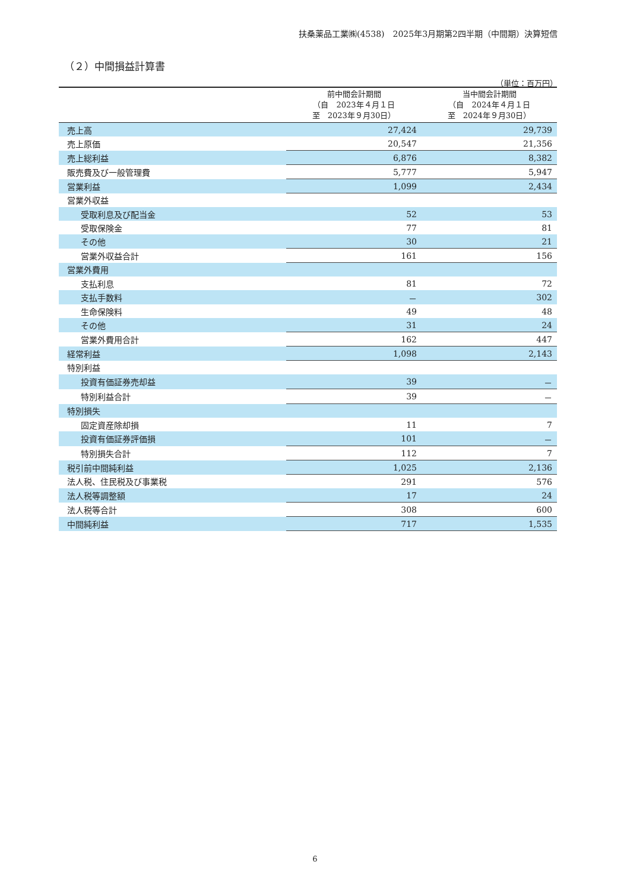扶桑薬品工業㈱(4538)　2025年3月期第2四半期（中間期）決算短信
（２）中間損益計算書
（単位：百万円）
| | 前中間会計期間 （自 2023年４月１日 至 2023年９月30日） | 当中間会計期間 （自 2024年４月１日 至 2024年９月30日） |
| --- | --- | --- |
| 売上高 | 27,424 | 29,739 |
| 売上原価 | 20,547 | 21,356 |
| 売上総利益 | 6,876 | 8,382 |
| 販売費及び一般管理費 | 5,777 | 5,947 |
| 営業利益 | 1,099 | 2,434 |
| 営業外収益 | | |
| 受取利息及び配当金 | 52 | 53 |
| 受取保険金 | 77 | 81 |
| その他 | 30 | 21 |
| 営業外収益合計 | 161 | 156 |
| 営業外費用 | | |
| 支払利息 | 81 | 72 |
| 支払手数料 | － | 302 |
| 生命保険料 | 49 | 48 |
| その他 | 31 | 24 |
| 営業外費用合計 | 162 | 447 |
| 経常利益 | 1,098 | 2,143 |
| 特別利益 | | |
| 投資有価証券売却益 | 39 | － |
| 特別利益合計 | 39 | － |
| 特別損失 | | |
| 固定資産除却損 | 11 | 7 |
| 投資有価証券評価損 | 101 | － |
| 特別損失合計 | 112 | 7 |
| 税引前中間純利益 | 1,025 | 2,136 |
| 法人税、住民税及び事業税 | 291 | 576 |
| 法人税等調整額 | 17 | 24 |
| 法人税等合計 | 308 | 600 |
| 中間純利益 | 717 | 1,535 |
6